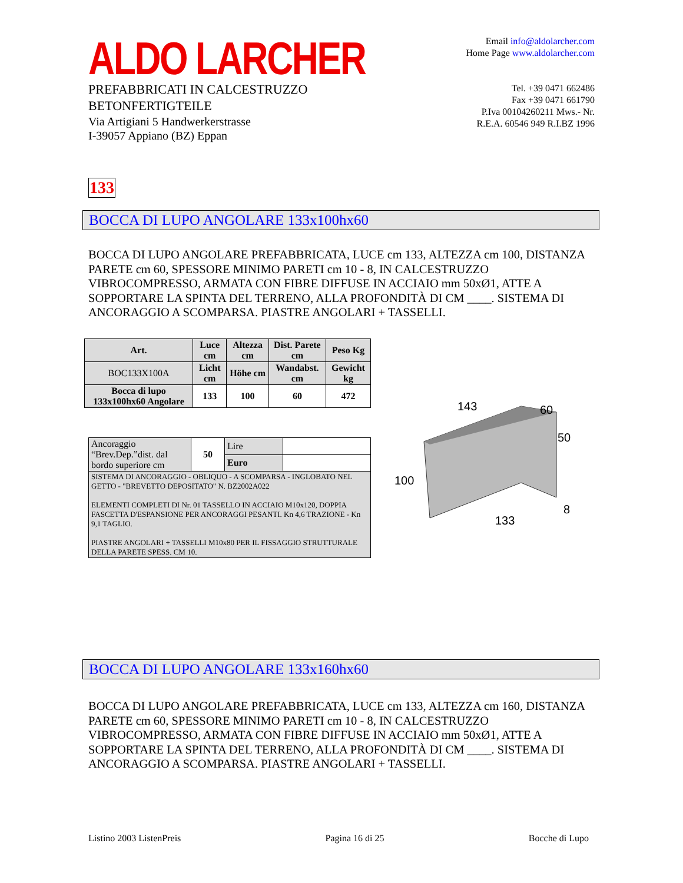ALDO LARCHER
PREFABBRICATI IN CALCESTRUZZO
BETONFERTIGTEILE
Via Artigiani 5 Handwerkerstrasse
I-39057 Appiano (BZ) Eppan
Email info@aldolarcher.com
Home Page www.aldolarcher.com
Tel. +39 0471 662486
Fax +39 0471 661790
P.Iva 00104260211 Mws.- Nr.
R.E.A. 60546 949 R.I.BZ 1996
133
BOCCA DI LUPO ANGOLARE 133x100hx60
BOCCA DI LUPO ANGOLARE PREFABBRICATA, LUCE cm 133, ALTEZZA cm 100, DISTANZA PARETE cm 60, SPESSORE MINIMO PARETI cm 10 - 8, IN CALCESTRUZZO VIBROCOMPRESSO, ARMATA CON FIBRE DIFFUSE IN ACCIAIO mm 50xØ1, ATTE A SOPPORTARE LA SPINTA DEL TERRENO, ALLA PROFONDITÀ DI CM ____. SISTEMA DI ANCORAGGIO A SCOMPARSA. PIASTRE ANGOLARI + TASSELLI.
| Art. | Luce cm | Altezza cm | Dist. Parete cm | Peso Kg |
| --- | --- | --- | --- | --- |
| BOC133X100A | Licht cm | Höhe cm | Wandabst. cm | Gewicht kg |
| Bocca di lupo 133x100hx60 Angolare | 133 | 100 | 60 | 472 |
| Ancoraggio “Brev.Dep.”dist. dal bordo superiore cm | 50 | Lire | |
| | | Euro | |
| SISTEMA DI ANCORAGGIO - OBLIQUO - A SCOMPARSA - INGLOBATO NEL GETTO - "BREVETTO DEPOSITATO" N. BZ2002A022 ELEMENTI COMPLETI DI Nr. 01 TASSELLO IN ACCIAIO M10x120, DOPPIA FASCETTA D'ESPANSIONE PER ANCORAGGI PESANTI. Kn 4,6 TRAZIONE - Kn 9,1 TAGLIO. PIASTRE ANGOLARI + TASSELLI M10x80 PER IL FISSAGGIO STRUTTURALE DELLA PARETE SPESS. CM 10. | | | |
143
60
50
100
133
8
BOCCA DI LUPO ANGOLARE 133x160hx60
BOCCA DI LUPO ANGOLARE PREFABBRICATA, LUCE cm 133, ALTEZZA cm 160, DISTANZA PARETE cm 60, SPESSORE MINIMO PARETI cm 10 - 8, IN CALCESTRUZZO VIBROCOMPRESSO, ARMATA CON FIBRE DIFFUSE IN ACCIAIO mm 50xØ1, ATTE A SOPPORTARE LA SPINTA DEL TERRENO, ALLA PROFONDITÀ DI CM ____. SISTEMA DI ANCORAGGIO A SCOMPARSA. PIASTRE ANGOLARI + TASSELLI.
Listino 2003 ListenPreis Pagina 16 di 25 Bocche di Lupo